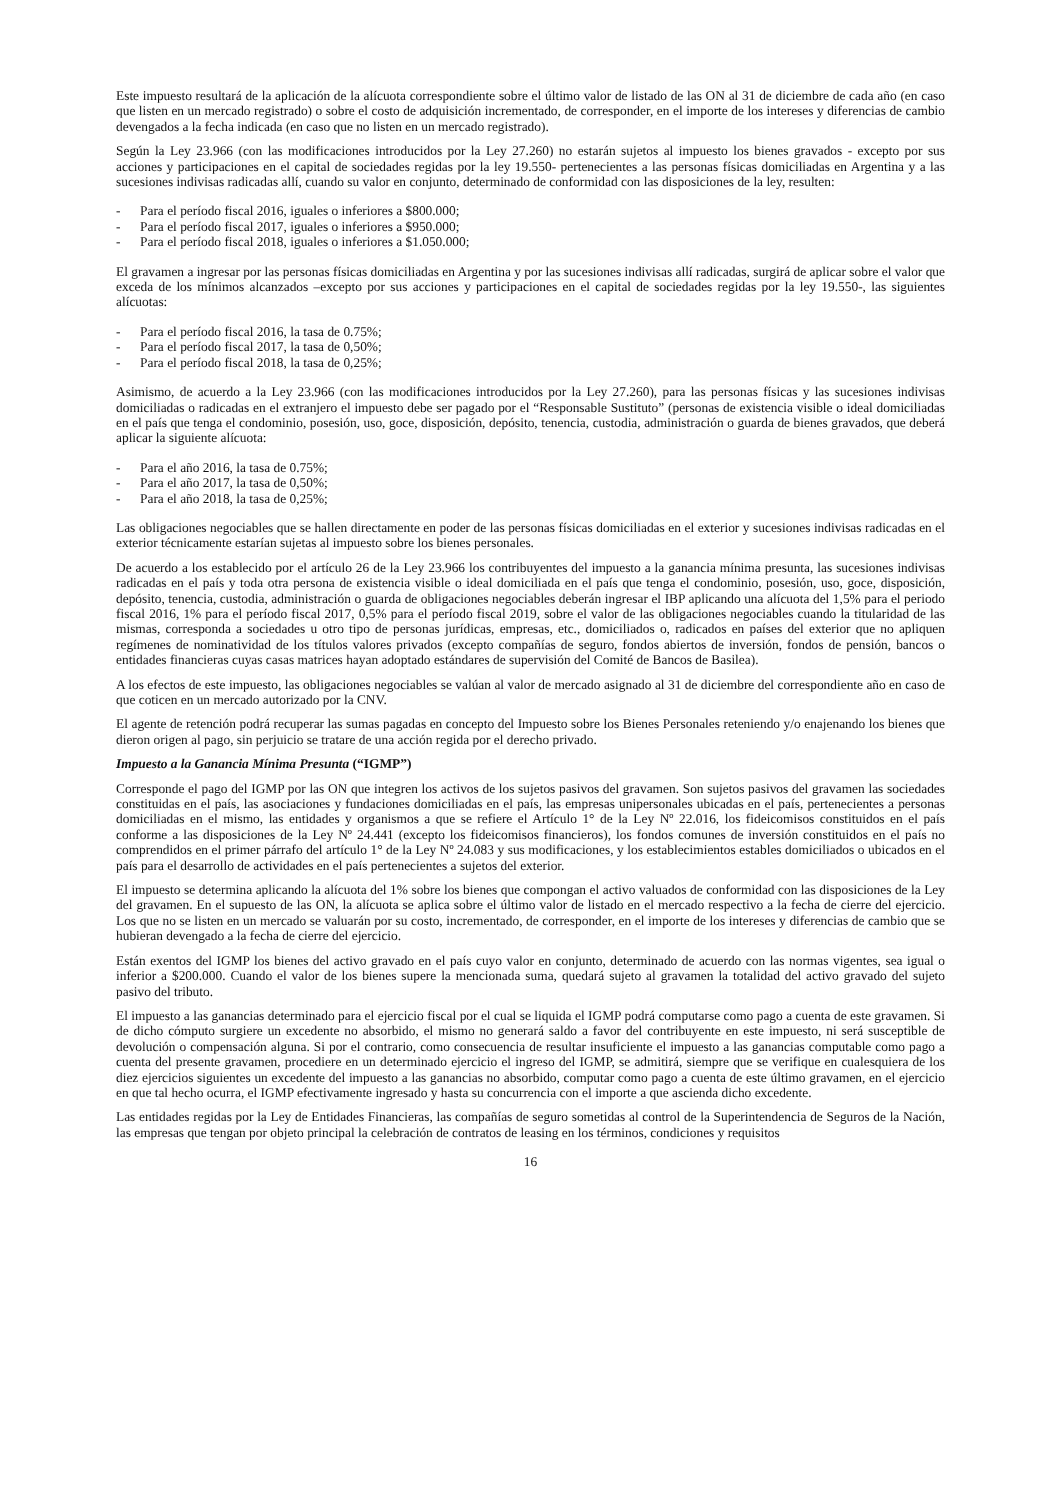Este impuesto resultará de la aplicación de la alícuota correspondiente sobre el último valor de listado de las ON al 31 de diciembre de cada año (en caso que listen en un mercado registrado) o sobre el costo de adquisición incrementado, de corresponder, en el importe de los intereses y diferencias de cambio devengados a la fecha indicada (en caso que no listen en un mercado registrado).
Según la Ley 23.966 (con las modificaciones introducidos por la Ley 27.260) no estarán sujetos al impuesto los bienes gravados - excepto por sus acciones y participaciones en el capital de sociedades regidas por la ley 19.550- pertenecientes a las personas físicas domiciliadas en Argentina y a las sucesiones indivisas radicadas allí, cuando su valor en conjunto, determinado de conformidad con las disposiciones de la ley, resulten:
- Para el período fiscal 2016, iguales o inferiores a $800.000;
- Para el período fiscal 2017, iguales o inferiores a $950.000;
- Para el período fiscal 2018, iguales o inferiores a $1.050.000;
El gravamen a ingresar por las personas físicas domiciliadas en Argentina y por las sucesiones indivisas allí radicadas, surgirá de aplicar sobre el valor que exceda de los mínimos alcanzados –excepto por sus acciones y participaciones en el capital de sociedades regidas por la ley 19.550-, las siguientes alícuotas:
- Para el período fiscal 2016, la tasa de 0.75%;
- Para el período fiscal 2017, la tasa de 0,50%;
- Para el período fiscal 2018, la tasa de 0,25%;
Asimismo, de acuerdo a la Ley 23.966 (con las modificaciones introducidos por la Ley 27.260), para las personas físicas y las sucesiones indivisas domiciliadas o radicadas en el extranjero el impuesto debe ser pagado por el “Responsable Sustituto” (personas de existencia visible o ideal domiciliadas en el país que tenga el condominio, posesión, uso, goce, disposición, depósito, tenencia, custodia, administración o guarda de bienes gravados, que deberá aplicar la siguiente alícuota:
- Para el año 2016, la tasa de 0.75%;
- Para el año 2017, la tasa de 0,50%;
- Para el año 2018, la tasa de 0,25%;
Las obligaciones negociables que se hallen directamente en poder de las personas físicas domiciliadas en el exterior y sucesiones indivisas radicadas en el exterior técnicamente estarían sujetas al impuesto sobre los bienes personales.
De acuerdo a los establecido por el artículo 26 de la Ley 23.966 los contribuyentes del impuesto a la ganancia mínima presunta, las sucesiones indivisas radicadas en el país y toda otra persona de existencia visible o ideal domiciliada en el país que tenga el condominio, posesión, uso, goce, disposición, depósito, tenencia, custodia, administración o guarda de obligaciones negociables deberán ingresar el IBP aplicando una alícuota del 1,5% para el periodo fiscal 2016, 1% para el período fiscal 2017, 0,5% para el período fiscal 2019, sobre el valor de las obligaciones negociables cuando la titularidad de las mismas, corresponda a sociedades u otro tipo de personas jurídicas, empresas, etc., domiciliados o, radicados en países del exterior que no apliquen regímenes de nominatividad de los títulos valores privados (excepto compañías de seguro, fondos abiertos de inversión, fondos de pensión, bancos o entidades financieras cuyas casas matrices hayan adoptado estándares de supervisión del Comité de Bancos de Basilea).
A los efectos de este impuesto, las obligaciones negociables se valúan al valor de mercado asignado al 31 de diciembre del correspondiente año en caso de que coticen en un mercado autorizado por la CNV.
El agente de retención podrá recuperar las sumas pagadas en concepto del Impuesto sobre los Bienes Personales reteniendo y/o enajenando los bienes que dieron origen al pago, sin perjuicio se tratare de una acción regida por el derecho privado.
Impuesto a la Ganancia Mínima Presunta (“IGMP”)
Corresponde el pago del IGMP por las ON que integren los activos de los sujetos pasivos del gravamen. Son sujetos pasivos del gravamen las sociedades constituidas en el país, las asociaciones y fundaciones domiciliadas en el país, las empresas unipersonales ubicadas en el país, pertenecientes a personas domiciliadas en el mismo, las entidades y organismos a que se refiere el Artículo 1° de la Ley Nº 22.016, los fideicomisos constituidos en el país conforme a las disposiciones de la Ley Nº 24.441 (excepto los fideicomisos financieros), los fondos comunes de inversión constituidos en el país no comprendidos en el primer párrafo del artículo 1° de la Ley Nº 24.083 y sus modificaciones, y los establecimientos estables domiciliados o ubicados en el país para el desarrollo de actividades en el país pertenecientes a sujetos del exterior.
El impuesto se determina aplicando la alícuota del 1% sobre los bienes que compongan el activo valuados de conformidad con las disposiciones de la Ley del gravamen. En el supuesto de las ON, la alícuota se aplica sobre el último valor de listado en el mercado respectivo a la fecha de cierre del ejercicio. Los que no se listen en un mercado se valuarán por su costo, incrementado, de corresponder, en el importe de los intereses y diferencias de cambio que se hubieran devengado a la fecha de cierre del ejercicio.
Están exentos del IGMP los bienes del activo gravado en el país cuyo valor en conjunto, determinado de acuerdo con las normas vigentes, sea igual o inferior a $200.000. Cuando el valor de los bienes supere la mencionada suma, quedará sujeto al gravamen la totalidad del activo gravado del sujeto pasivo del tributo.
El impuesto a las ganancias determinado para el ejercicio fiscal por el cual se liquida el IGMP podrá computarse como pago a cuenta de este gravamen. Si de dicho cómputo surgiere un excedente no absorbido, el mismo no generará saldo a favor del contribuyente en este impuesto, ni será susceptible de devolución o compensación alguna. Si por el contrario, como consecuencia de resultar insuficiente el impuesto a las ganancias computable como pago a cuenta del presente gravamen, procediere en un determinado ejercicio el ingreso del IGMP, se admitirá, siempre que se verifique en cualesquiera de los diez ejercicios siguientes un excedente del impuesto a las ganancias no absorbido, computar como pago a cuenta de este último gravamen, en el ejercicio en que tal hecho ocurra, el IGMP efectivamente ingresado y hasta su concurrencia con el importe a que ascienda dicho excedente.
Las entidades regidas por la Ley de Entidades Financieras, las compañías de seguro sometidas al control de la Superintendencia de Seguros de la Nación, las empresas que tengan por objeto principal la celebración de contratos de leasing en los términos, condiciones y requisitos
16